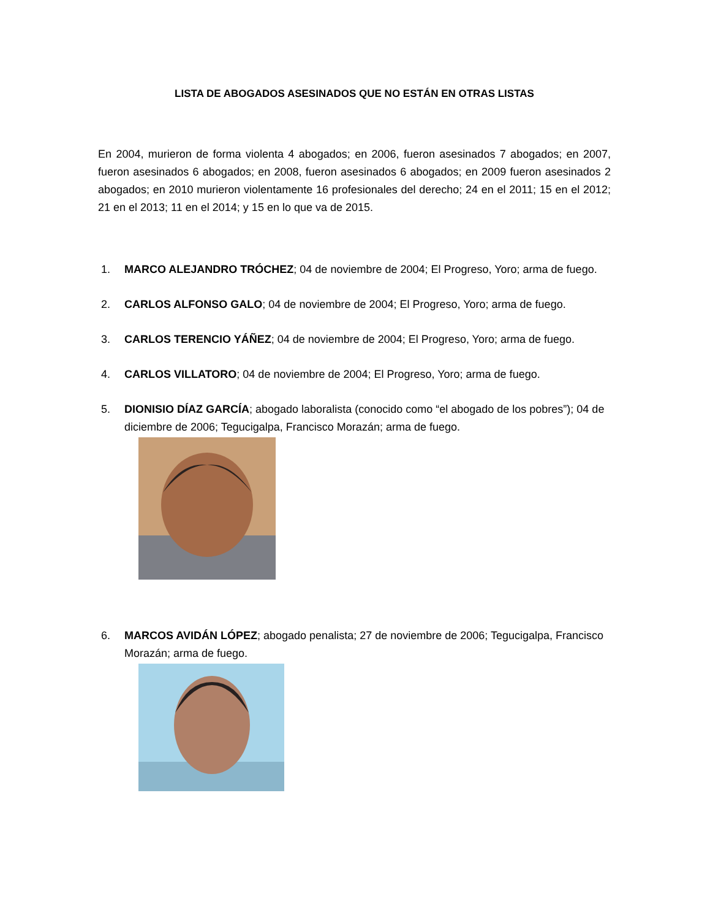LISTA DE ABOGADOS ASESINADOS QUE NO ESTÁN EN OTRAS LISTAS
En 2004, murieron de forma violenta 4 abogados; en 2006, fueron asesinados 7 abogados; en 2007, fueron asesinados 6 abogados; en 2008, fueron asesinados 6 abogados; en 2009 fueron asesinados 2 abogados; en 2010 murieron violentamente 16 profesionales del derecho; 24 en el 2011; 15 en el 2012; 21 en el 2013; 11 en el 2014; y 15 en lo que va de 2015.
1. MARCO ALEJANDRO TRÓCHEZ; 04 de noviembre de 2004; El Progreso, Yoro; arma de fuego.
2. CARLOS ALFONSO GALO; 04 de noviembre de 2004; El Progreso, Yoro; arma de fuego.
3. CARLOS TERENCIO YÁÑEZ; 04 de noviembre de 2004; El Progreso, Yoro; arma de fuego.
4. CARLOS VILLATORO; 04 de noviembre de 2004; El Progreso, Yoro; arma de fuego.
5. DIONISIO DÍAZ GARCÍA; abogado laboralista (conocido como “el abogado de los pobres”); 04 de diciembre de 2006; Tegucigalpa, Francisco Morazán; arma de fuego.
6. MARCOS AVIDÁN LÓPEZ; abogado penalista; 27 de noviembre de 2006; Tegucigalpa, Francisco Morazán; arma de fuego.